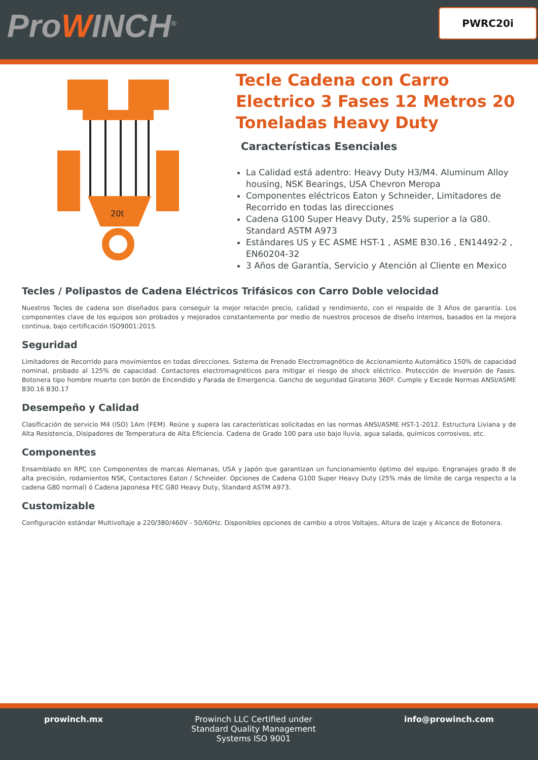ProWINCH<sup>®</sup>
PWRC20i
20t
Tecle Cadena con Carro Electrico 3 Fases 12 Metros 20 Toneladas Heavy Duty
Características Esenciales
La Calidad está adentro: Heavy Duty H3/M4. Aluminum Alloy housing, NSK Bearings, USA Chevron Meropa
Componentes eléctricos Eaton y Schneider, Limitadores de Recorrido en todas las direcciones
Cadena G100 Super Heavy Duty, 25% superior a la G80. Standard ASTM A973
Estándares US y EC ASME HST-1 , ASME B30.16 , EN14492-2 , EN60204-32
3 Años de Garantía, Servicio y Atención al Cliente en Mexico
Tecles / Polipastos de Cadena Eléctricos Trifásicos con Carro Doble velocidad
Nuestros Tecles de cadena son diseñados para conseguir la mejor relación precio, calidad y rendimiento, con el respaldo de 3 Años de garantía. Los componentes clave de los equipos son probados y mejorados constantemente por medio de nuestros procesos de diseño internos, basados en la mejora continua, bajo certificación ISO9001:2015.
Seguridad
Limitadores de Recorrido para movimientos en todas direcciones. Sistema de Frenado Electromagnético de Accionamiento Automático 150% de capacidad nominal, probado al 125% de capacidad. Contactores electromagnéticos para mitigar el riesgo de shock eléctrico. Protección de Inversión de Fases. Botonera tipo hombre muerto con botón de Encendido y Parada de Emergencia. Gancho de seguridad Giratorio 360º. Cumple y Excede Normas ANSI/ASME B30.16 B30.17
Desempeño y Calidad
Clasificación de servicio M4 (ISO) 1Am (FEM). Reúne y supera las características solicitadas en las normas ANSI/ASME HST-1-2012. Estructura Liviana y de Alta Resistencia, Disipadores de Temperatura de Alta Eficiencia. Cadena de Grado 100 para uso bajo lluvia, agua salada, químicos corrosivos, etc.
Componentes
Ensamblado en RPC con Componentes de marcas Alemanas, USA y Japón que garantizan un funcionamiento óptimo del equipo. Engranajes grado 8 de alta precisión, rodamientos NSK, Contactores Eaton / Schneider. Opciones de Cadena G100 Super Heavy Duty (25% más de límite de carga respecto a la cadena G80 normal) ó Cadena Japonesa FEC G80 Heavy Duty, Standard ASTM A973.
Customizable
Configuración estándar Multivoltaje a 220/380/460V - 50/60Hz. Disponibles opciones de cambio a otros Voltajes, Altura de Izaje y Alcance de Botonera.
prowinch.mx Prowinch LLC Certified under
Standard Quality Management
Systems ISO 9001
info@prowinch.com